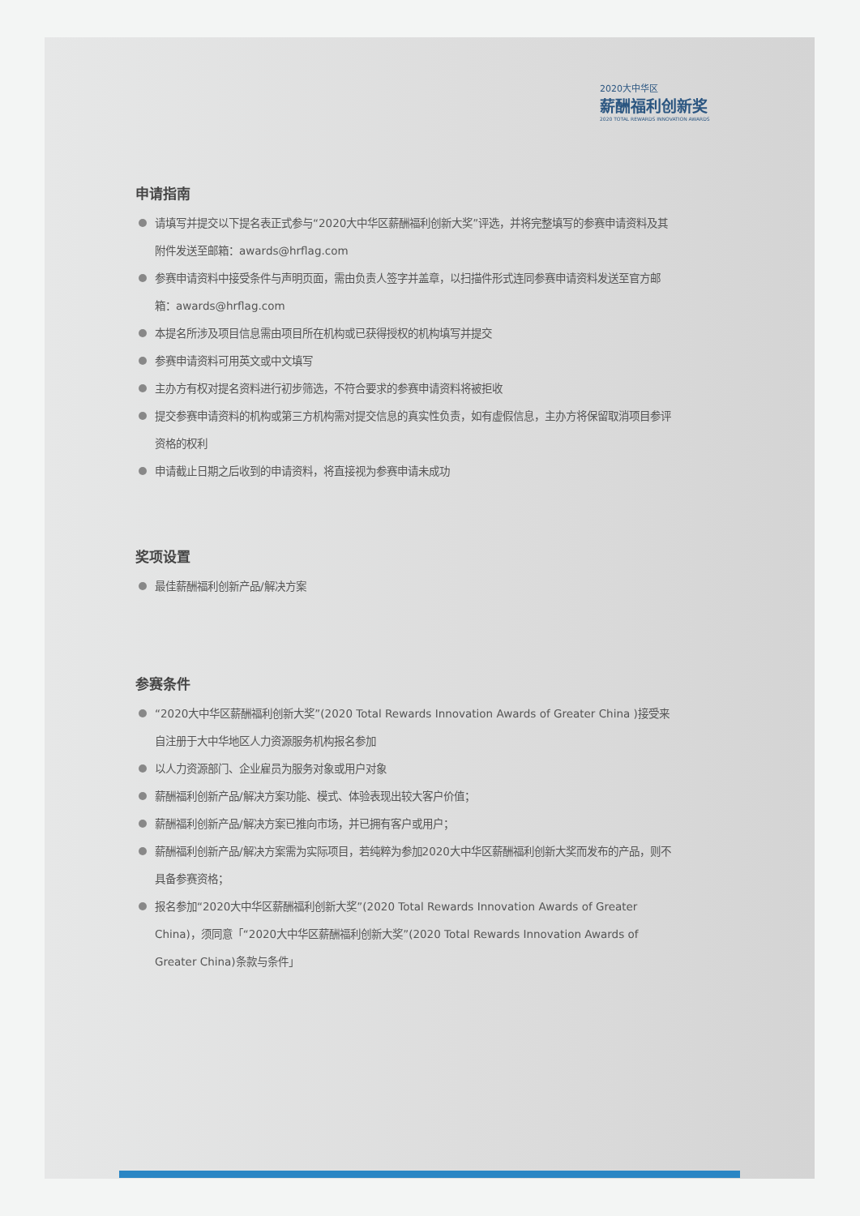2020大中华区
薪酬福利创新奖
2020 TOTAL REWARDS INNOVATION AWARDS
申请指南
请填写并提交以下提名表正式参与“2020大中华区薪酬福利创新大奖”评选，并将完整填写的参赛申请资料及其附件发送至邮箱：awards@hrflag.com
参赛申请资料中接受条件与声明页面，需由负责人签字并盖章，以扫描件形式连同参赛申请资料发送至官方邮箱：awards@hrflag.com
本提名所涉及项目信息需由项目所在机构或已获得授权的机构填写并提交
参赛申请资料可用英文或中文填写
主办方有权对提名资料进行初步筛选，不符合要求的参赛申请资料将被拒收
提交参赛申请资料的机构或第三方机构需对提交信息的真实性负责，如有虚假信息，主办方将保留取消项目参评资格的权利
申请截止日期之后收到的申请资料，将直接视为参赛申请未成功
奖项设置
最佳薪酬福利创新产品/解决方案
参赛条件
“2020大中华区薪酬福利创新大奖”(2020 Total Rewards Innovation Awards of Greater China )接受来自注册于大中华地区人力资源服务机构报名参加
以人力资源部门、企业雇员为服务对象或用户对象
薪酬福利创新产品/解决方案功能、模式、体验表现出较大客户价值；
薪酬福利创新产品/解决方案已推向市场，并已拥有客户或用户；
薪酬福利创新产品/解决方案需为实际项目，若纯粹为参加2020大中华区薪酬福利创新大奖而发布的产品，则不具备参赛资格；
报名参加“2020大中华区薪酬福利创新大奖”(2020 Total Rewards Innovation Awards of Greater China)，须同意「“2020大中华区薪酬福利创新大奖”(2020 Total Rewards Innovation Awards of Greater China)条款与条件」